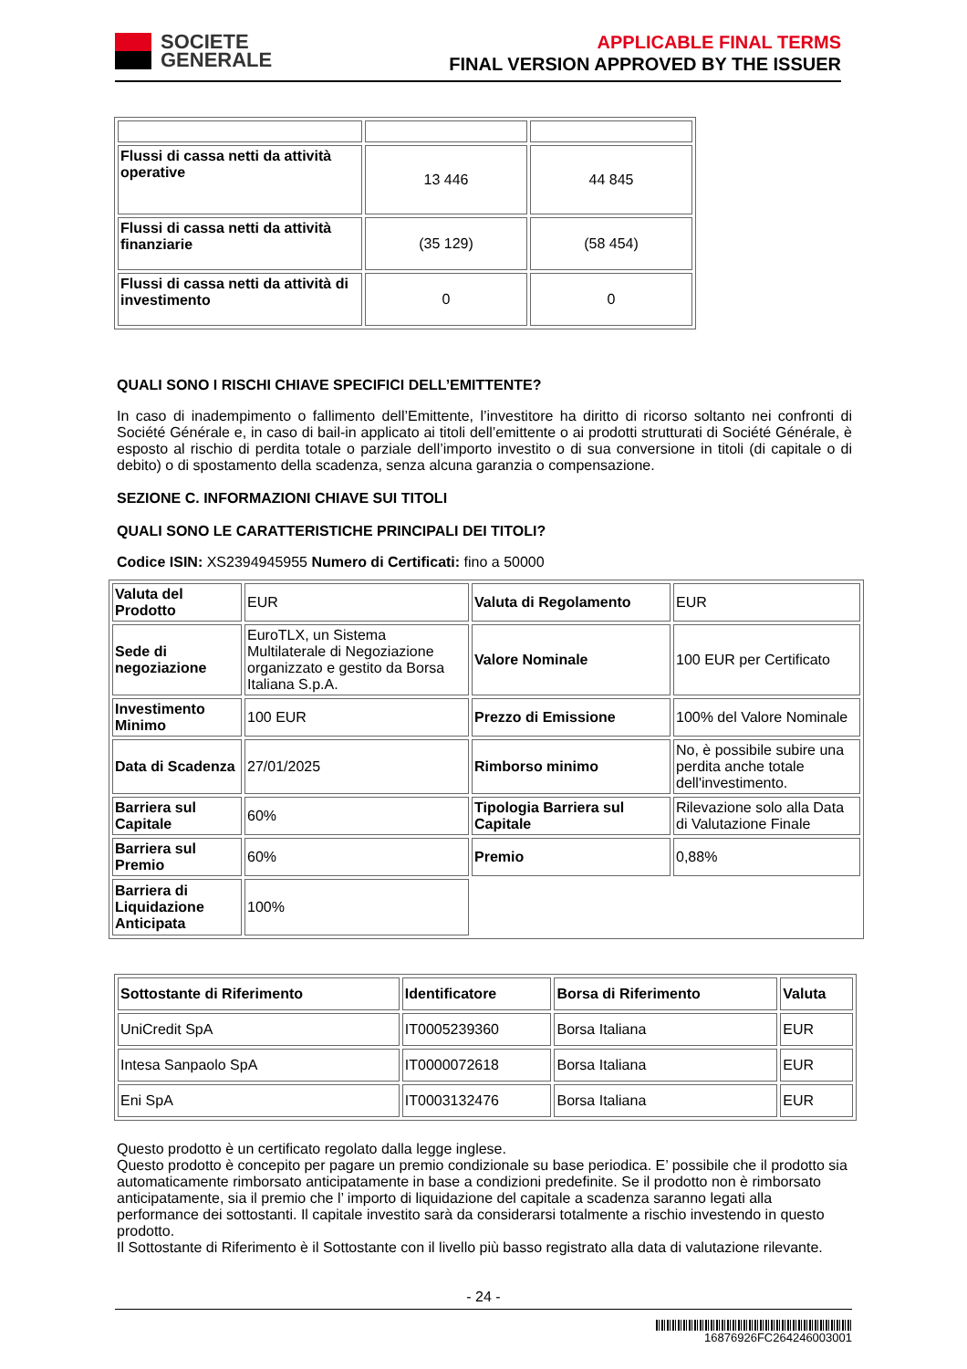SOCIETE
GENERALE
APPLICABLE FINAL TERMS
FINAL VERSION APPROVED BY THE ISSUER
| Flussi di cassa netti da attività operative | 13 446 | 44 845 |
| Flussi di cassa netti da attività finanziarie | (35 129) | (58 454) |
| Flussi di cassa netti da attività di investimento | 0 | 0 |
QUALI SONO I RISCHI CHIAVE SPECIFICI DELL’EMITTENTE?
In caso di inadempimento o fallimento dell’Emittente, l’investitore ha diritto di ricorso soltanto nei confronti di Société Générale e, in caso di bail-in applicato ai titoli dell’emittente o ai prodotti strutturati di Société Générale, è esposto al rischio di perdita totale o parziale dell’importo investito o di sua conversione in titoli (di capitale o di debito) o di spostamento della scadenza, senza alcuna garanzia o compensazione.
SEZIONE C. INFORMAZIONI CHIAVE SUI TITOLI
QUALI SONO LE CARATTERISTICHE PRINCIPALI DEI TITOLI?
Codice ISIN: XS2394945955 Numero di Certificati: fino a 50000
| Valuta del Prodotto | EUR | Valuta di Regolamento | EUR |
| Sede di negoziazione | EuroTLX, un Sistema Multilaterale di Negoziazione organizzato e gestito da Borsa Italiana S.p.A. | Valore Nominale | 100 EUR per Certificato |
| Investimento Minimo | 100 EUR | Prezzo di Emissione | 100% del Valore Nominale |
| Data di Scadenza | 27/01/2025 | Rimborso minimo | No, è possibile subire una perdita anche totale dell'investimento. |
| Barriera sul Capitale | 60% | Tipologia Barriera sul Capitale | Rilevazione solo alla Data di Valutazione Finale |
| Barriera sul Premio | 60% | Premio | 0,88% |
| Barriera di Liquidazione Anticipata | 100% | | |
| Sottostante di Riferimento | Identificatore | Borsa di Riferimento | Valuta |
| UniCredit SpA | IT0005239360 | Borsa Italiana | EUR |
| Intesa Sanpaolo SpA | IT0000072618 | Borsa Italiana | EUR |
| Eni SpA | IT0003132476 | Borsa Italiana | EUR |
Questo prodotto è un certificato regolato dalla legge inglese.
Questo prodotto è concepito per pagare un premio condizionale su base periodica. E’ possibile che il prodotto sia automaticamente rimborsato anticipatamente in base a condizioni predefinite. Se il prodotto non è rimborsato anticipatamente, sia il premio che l’ importo di liquidazione del capitale a scadenza saranno legati alla performance dei sottostanti. Il capitale investito sarà da considerarsi totalmente a rischio investendo in questo prodotto.
Il Sottostante di Riferimento è il Sottostante con il livello più basso registrato alla data di valutazione rilevante.
- 24 -
16876926FC264246003001